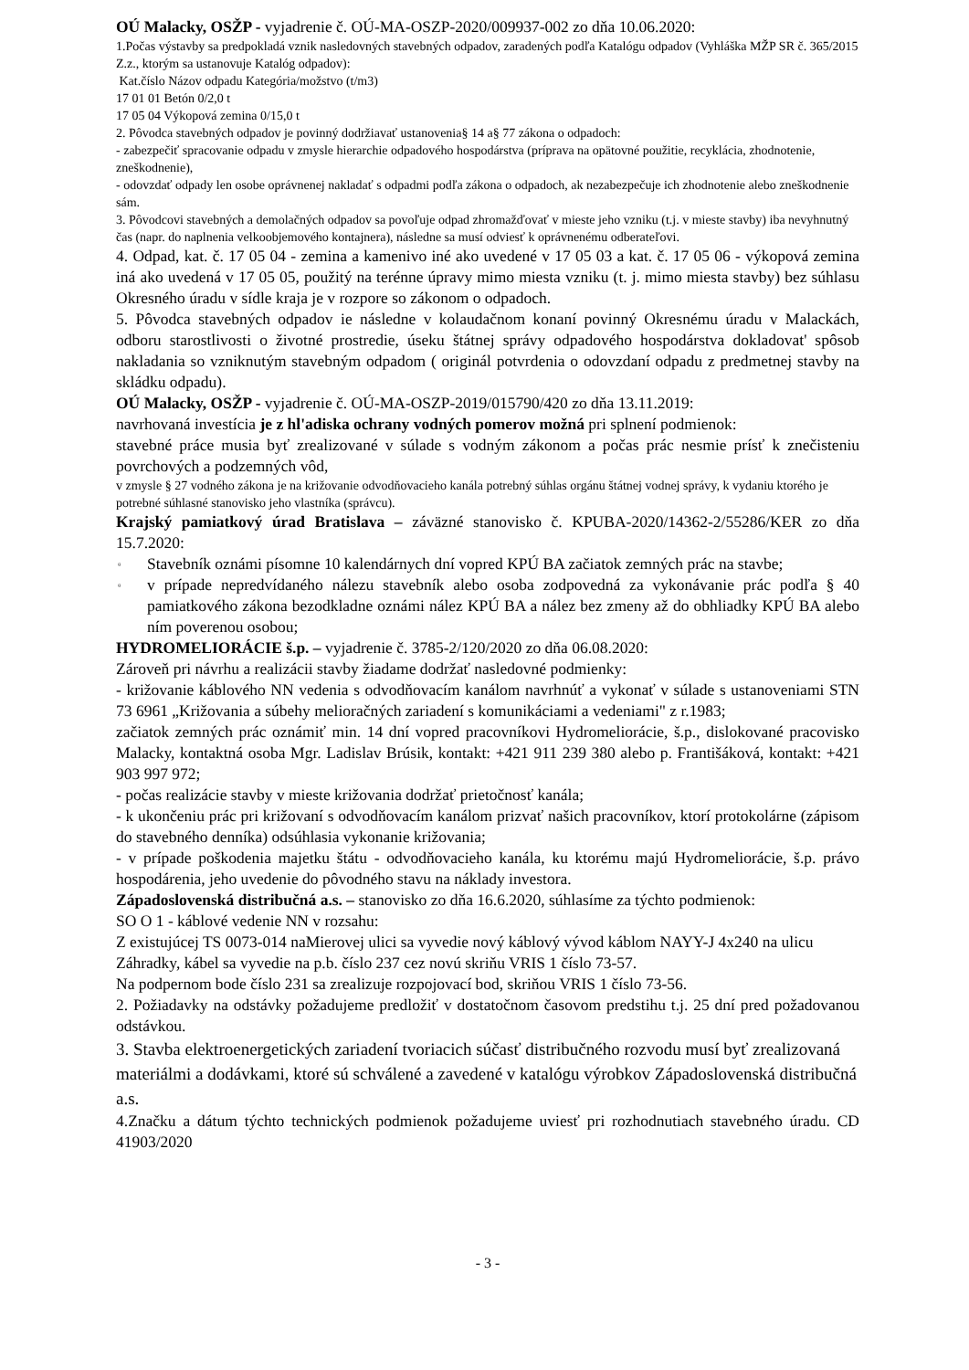OÚ Malacky, OSŽP - vyjadrenie č. OÚ-MA-OSZP-2020/009937-002 zo dňa 10.06.2020:
1.Počas výstavby sa predpokladá vznik nasledovných stavebných odpadov, zaradených podľa Katalógu odpadov (Vyhláška MŽP SR č. 365/2015 Z.z., ktorým sa ustanovuje Katalóg odpadov):
Kat.číslo Názov odpadu Kategória/možstvo (t/m3)
17 01 01 Betón 0/2,0 t
17 05 04 Výkopová zemina 0/15,0 t
2. Pôvodca stavebných odpadov je povinný dodržiavať ustanovenia§ 14 a§ 77 zákona o odpadoch:
- zabezpečiť spracovanie odpadu v zmysle hierarchie odpadového hospodárstva (príprava na opätovné použitie, recyklácia, zhodnotenie, zneškodnenie),
- odovzdať odpady len osobe oprávnenej nakladať s odpadmi podľa zákona o odpadoch, ak nezabezpečuje ich zhodnotenie alebo zneškodnenie sám.
3. Pôvodcovi stavebných a demolačných odpadov sa povoľuje odpad zhromažďovať v mieste jeho vzniku (t.j. v mieste stavby) iba nevyhnutný čas (napr. do naplnenia velkoobjemového kontajnera), následne sa musí odviesť k oprávnenému odberateľovi.
4. Odpad, kat. č. 17 05 04 - zemina a kamenivo iné ako uvedené v 17 05 03 a kat. č. 17 05 06 - výkopová zemina iná ako uvedená v 17 05 05, použitý na terénne úpravy mimo miesta vzniku (t. j. mimo miesta stavby) bez súhlasu Okresného úradu v sídle kraja je v rozpore so zákonom o odpadoch.
5. Pôvodca stavebných odpadov ie následne v kolaudačnom konaní povinný Okresnému úradu v Malackách, odboru starostlivosti o životné prostredie, úseku štátnej správy odpadového hospodárstva dokladovat' spôsob nakladania so vzniknutým stavebným odpadom ( originál potvrdenia o odovzdaní odpadu z predmetnej stavby na skládku odpadu).
OÚ Malacky, OSŽP - vyjadrenie č. OÚ-MA-OSZP-2019/015790/420 zo dňa 13.11.2019:
navrhovaná investícia je z hl'adiska ochrany vodných pomerov možná pri splnení podmienok:
stavebné práce musia byť zrealizované v súlade s vodným zákonom a počas prác nesmie prísť k znečisteniu povrchových a podzemných vôd,
v zmysle § 27 vodného zákona je na križovanie odvodňovacieho kanála potrebný súhlas orgánu štátnej vodnej správy, k vydaniu ktorého je potrebné súhlasné stanovisko jeho vlastníka (správcu).
Krajský pamiatkový úrad Bratislava – záväzné stanovisko č. KPUBA-2020/14362-2/55286/KER zo dňa 15.7.2020:
▫ Stavebník oznámi písomne 10 kalendárnych dní vopred KPÚ BA začiatok zemných prác na stavbe;
▫ v prípade nepredvídaného nálezu stavebník alebo osoba zodpovedná za vykonávanie prác podľa § 40 pamiatkového zákona bezodkladne oznámi nález KPÚ BA a nález bez zmeny až do obhliadky KPÚ BA alebo ním poverenou osobou;
HYDROMELIORÁCIE š.p. – vyjadrenie č. 3785-2/120/2020 zo dňa 06.08.2020:
Zároveň pri návrhu a realizácii stavby žiadame dodržať nasledovné podmienky:
- križovanie káblového NN vedenia s odvodňovacím kanálom navrhnúť a vykonať v súlade s ustanoveniami STN 73 6961 „Križovania a súbehy melioračných zariadení s komunikáciami a vedeniami" z r.1983;
začiatok zemných prác oznámiť min. 14 dní vopred pracovníkovi Hydromeliorácie, š.p., dislokované pracovisko Malacky, kontaktná osoba Mgr. Ladislav Brúsik, kontakt: +421 911 239 380 alebo p. Františáková, kontakt: +421 903 997 972;
- počas realizácie stavby v mieste križovania dodržať prietočnosť kanála;
- k ukončeniu prác pri križovaní s odvodňovacím kanálom prizvať našich pracovníkov, ktorí protokolárne (zápisom do stavebného denníka) odsúhlasia vykonanie križovania;
- v prípade poškodenia majetku štátu - odvodňovacieho kanála, ku ktorému majú Hydromeliorácie, š.p. právo hospodárenia, jeho uvedenie do pôvodného stavu na náklady investora.
Západoslovenská distribučná a.s. – stanovisko zo dňa 16.6.2020, súhlasíme za týchto podmienok:
SO O 1 - káblové vedenie NN v rozsahu:
Z existujúcej TS 0073-014 naMierovej ulici sa vyvedie nový káblový vývod káblom NAYY-J 4x240 na ulicu Záhradky, kábel sa vyvedie na p.b. číslo 237 cez novú skriňu VRIS 1 číslo 73-57.
Na podpernom bode číslo 231 sa zrealizuje rozpojovací bod, skriňou VRIS 1 číslo 73-56.
2. Požiadavky na odstávky požadujeme predložiť v dostatočnom časovom predstihu t.j. 25 dní pred požadovanou odstávkou.
3. Stavba elektroenergetických zariadení tvoriacich súčasť distribučného rozvodu musí byť zrealizovaná materiálmi a dodávkami, ktoré sú schválené a zavedené v katalógu výrobkov Západoslovenská distribučná a.s.
4.Značku a dátum týchto technických podmienok požadujeme uviesť pri rozhodnutiach stavebného úradu. CD 41903/2020
- 3 -